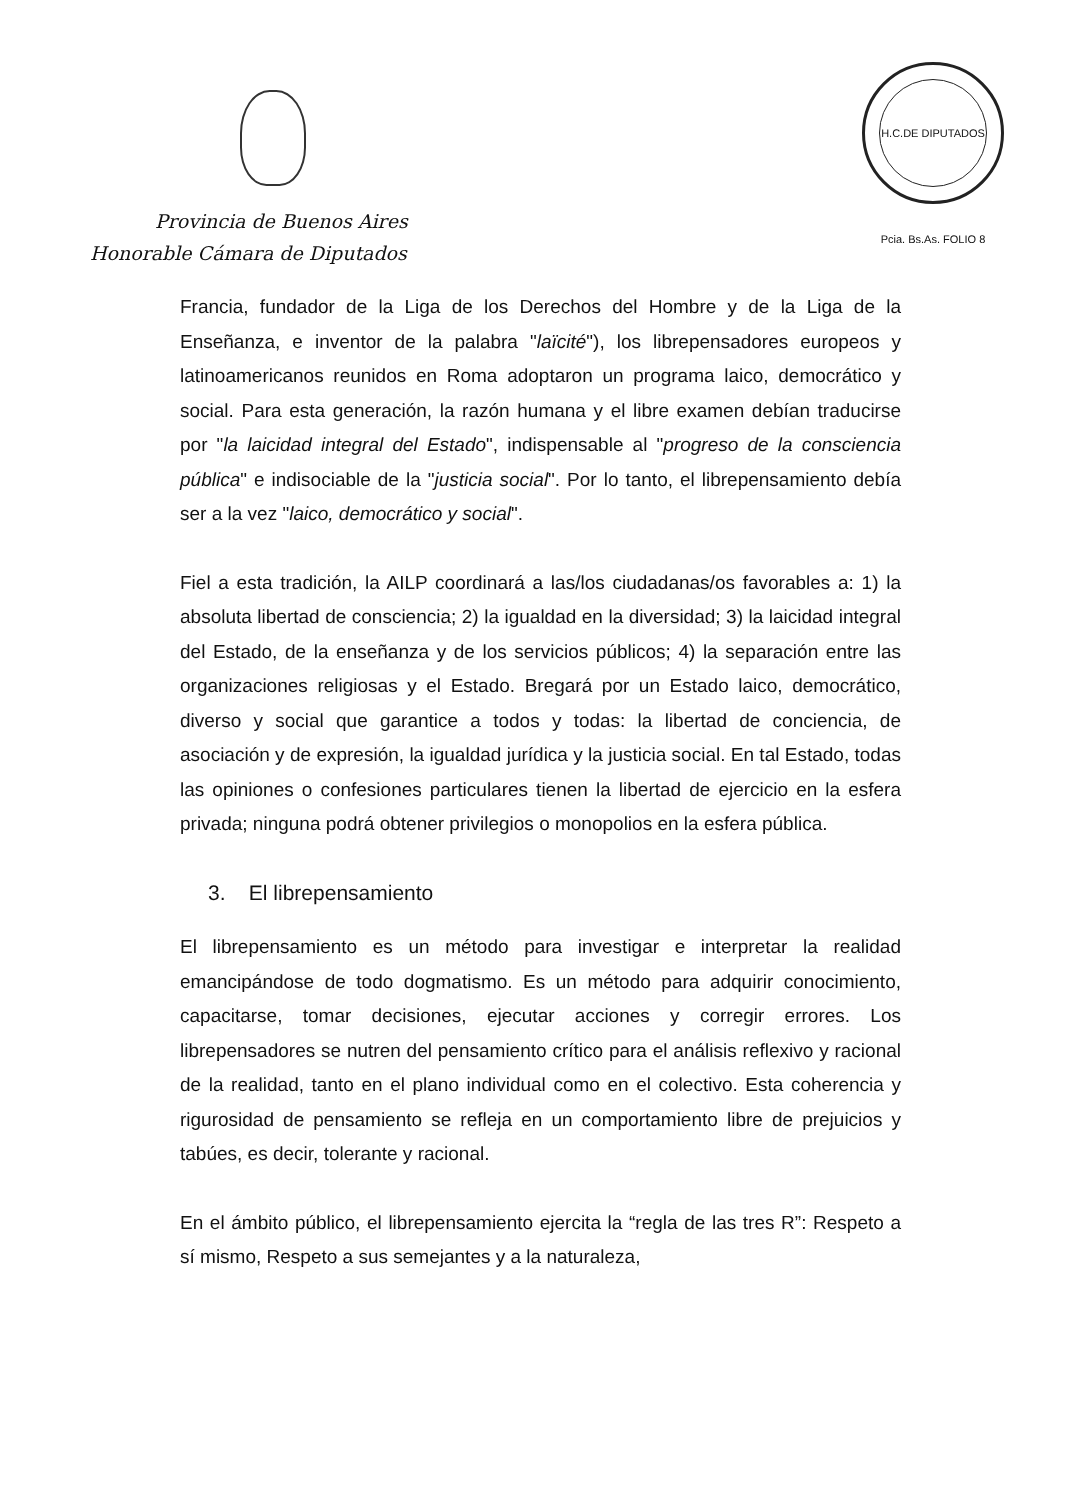H.C.DE DIPUTADOS Pcia. Bs.As. FOLIO 8
Provincia de Buenos Aires
Honorable Cámara de Diputados
Francia, fundador de la Liga de los Derechos del Hombre y de la Liga de la Enseñanza, e inventor de la palabra "laïcité"), los librepensadores europeos y latinoamericanos reunidos en Roma adoptaron un programa laico, democrático y social. Para esta generación, la razón humana y el libre examen debían traducirse por "la laicidad integral del Estado", indispensable al "progreso de la consciencia pública" e indisociable de la "justicia social". Por lo tanto, el librepensamiento debía ser a la vez "laico, democrático y social".
Fiel a esta tradición, la AILP coordinará a las/los ciudadanas/os favorables a: 1) la absoluta libertad de consciencia; 2) la igualdad en la diversidad; 3) la laicidad integral del Estado, de la enseñanza y de los servicios públicos; 4) la separación entre las organizaciones religiosas y el Estado. Bregará por un Estado laico, democrático, diverso y social que garantice a todos y todas: la libertad de conciencia, de asociación y de expresión, la igualdad jurídica y la justicia social. En tal Estado, todas las opiniones o confesiones particulares tienen la libertad de ejercicio en la esfera privada; ninguna podrá obtener privilegios o monopolios en la esfera pública.
3. El librepensamiento
El librepensamiento es un método para investigar e interpretar la realidad emancipándose de todo dogmatismo. Es un método para adquirir conocimiento, capacitarse, tomar decisiones, ejecutar acciones y corregir errores. Los librepensadores se nutren del pensamiento crítico para el análisis reflexivo y racional de la realidad, tanto en el plano individual como en el colectivo. Esta coherencia y rigurosidad de pensamiento se refleja en un comportamiento libre de prejuicios y tabúes, es decir, tolerante y racional.
En el ámbito público, el librepensamiento ejercita la “regla de las tres R”: Respeto a sí mismo, Respeto a sus semejantes y a la naturaleza,